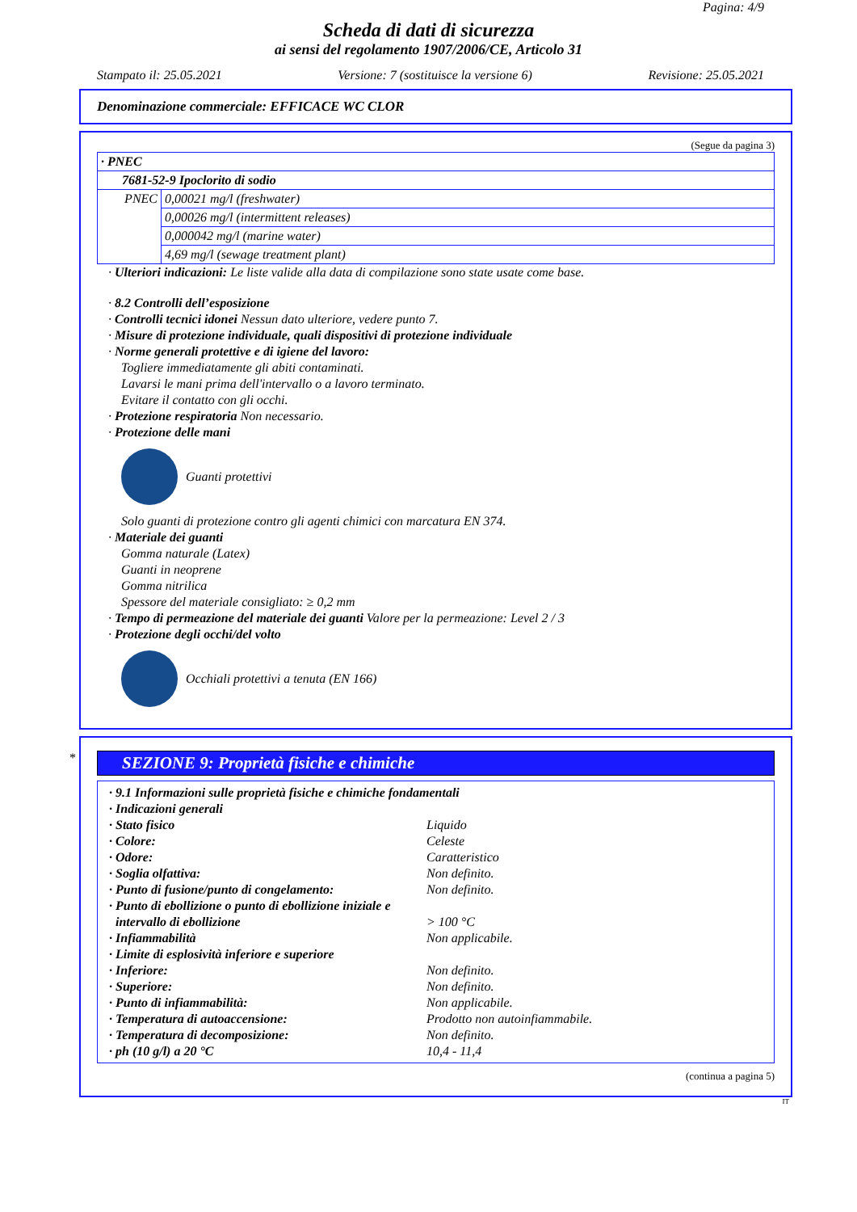Pagina: 4/9
Scheda di dati di sicurezza
ai sensi del regolamento 1907/2006/CE, Articolo 31
Stampato il: 25.05.2021 Versione: 7 (sostituisce la versione 6) Revisione: 25.05.2021
Denominazione commerciale: EFFICACE WC CLOR
(Segue da pagina 3)
| · PNEC | |
| 7681-52-9 Ipoclorito di sodio | |
| PNEC | 0,00021 mg/l (freshwater) |
| | 0,00026 mg/l (intermittent releases) |
| | 0,000042 mg/l (marine water) |
| | 4,69 mg/l (sewage treatment plant) |
· Ulteriori indicazioni: Le liste valide alla data di compilazione sono state usate come base.
· 8.2 Controlli dell’esposizione
· Controlli tecnici idonei Nessun dato ulteriore, vedere punto 7.
· Misure di protezione individuale, quali dispositivi di protezione individuale
· Norme generali protettive e di igiene del lavoro:
Togliere immediatamente gli abiti contaminati.
Lavarsi le mani prima dell'intervallo o a lavoro terminato.
Evitare il contatto con gli occhi.
· Protezione respiratoria Non necessario.
· Protezione delle mani
Guanti protettivi
Solo guanti di protezione contro gli agenti chimici con marcatura EN 374.
· Materiale dei guanti
Gomma naturale (Latex)
Guanti in neoprene
Gomma nitrilica
Spessore del materiale consigliato: ≥ 0,2 mm
· Tempo di permeazione del materiale dei guanti Valore per la permeazione: Level 2 / 3
· Protezione degli occhi/del volto
Occhiali protettivi a tenuta (EN 166)
*
SEZIONE 9: Proprietà fisiche e chimiche
| · 9.1 Informazioni sulle proprietà fisiche e chimiche fondamentali | |
| · Indicazioni generali | |
| · Stato fisico | Liquido |
| · Colore: | Celeste |
| · Odore: | Caratteristico |
| · Soglia olfattiva: | Non definito. |
| · Punto di fusione/punto di congelamento: | Non definito. |
| · Punto di ebollizione o punto di ebollizione iniziale e intervallo di ebollizione | > 100 °C |
| · Infiammabilità | Non applicabile. |
| · Limite di esplosività inferiore e superiore | |
| · Inferiore: | Non definito. |
| · Superiore: | Non definito. |
| · Punto di infiammabilità: | Non applicabile. |
| · Temperatura di autoaccensione: | Prodotto non autoinfiammabile. |
| · Temperatura di decomposizione: | Non definito. |
| · ph (10 g/l) a 20 °C | 10,4 - 11,4 |
(continua a pagina 5)
IT